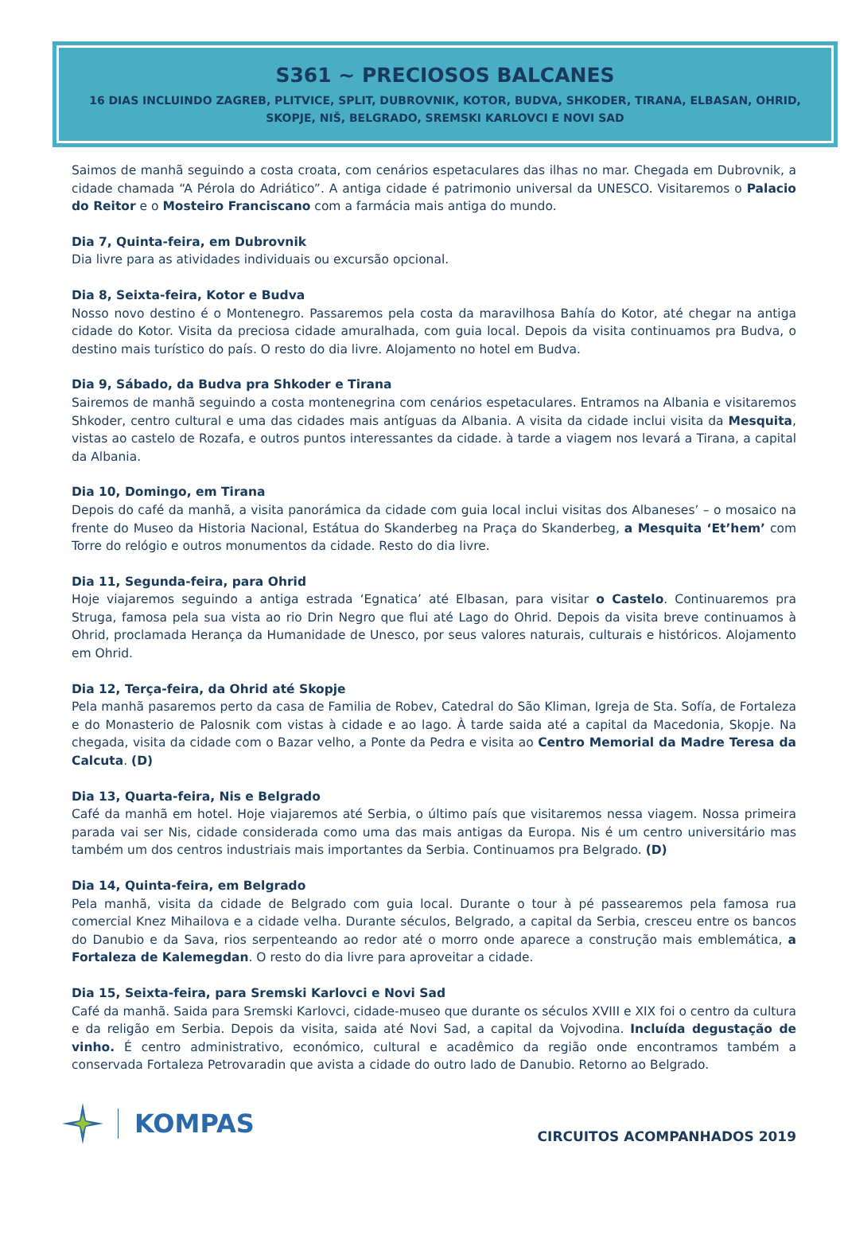S361 ~ PRECIOSOS BALCANES
16 DIAS INCLUINDO ZAGREB, PLITVICE, SPLIT, DUBROVNIK, KOTOR, BUDVA, SHKODER, TIRANA, ELBASAN, OHRID, SKOPJE, NIŠ, BELGRADO, SREMSKI KARLOVCI E NOVI SAD
Saimos de manhã seguindo a costa croata, com cenários espetaculares das ilhas no mar. Chegada em Dubrovnik, a cidade chamada “A Pérola do Adriático”. A antiga cidade é patrimonio universal da UNESCO. Visitaremos o Palacio do Reitor e o Mosteiro Franciscano com a farmácia mais antiga do mundo.
Dia 7, Quinta-feira, em Dubrovnik
Dia livre para as atividades individuais ou excursão opcional.
Dia 8, Seixta-feira, Kotor e Budva
Nosso novo destino é o Montenegro. Passaremos pela costa da maravilhosa Bahía do Kotor, até chegar na antiga cidade do Kotor. Visita da preciosa cidade amuralhada, com guia local. Depois da visita continuamos pra Budva, o destino mais turístico do país. O resto do dia livre. Alojamento no hotel em Budva.
Dia 9, Sábado, da Budva pra Shkoder e Tirana
Sairemos de manhã seguindo a costa montenegrina com cenários espetaculares. Entramos na Albania e visitaremos Shkoder, centro cultural e uma das cidades mais antíguas da Albania. A visita da cidade inclui visita da Mesquita, vistas ao castelo de Rozafa, e outros puntos interessantes da cidade. à tarde a viagem nos levará a Tirana, a capital da Albania.
Dia 10, Domingo, em Tirana
Depois do café da manhã, a visita panorámica da cidade com guia local inclui visitas dos Albaneses’ – o mosaico na frente do Museo da Historia Nacional, Estátua do Skanderbeg na Praça do Skanderbeg, a Mesquita ‘Et’hem’ com Torre do relógio e outros monumentos da cidade. Resto do dia livre.
Dia 11, Segunda-feira, para Ohrid
Hoje viajaremos seguindo a antiga estrada ‘Egnatica’ até Elbasan, para visitar o Castelo. Continuaremos pra Struga, famosa pela sua vista ao rio Drin Negro que flui até Lago do Ohrid. Depois da visita breve continuamos à Ohrid, proclamada Herança da Humanidade de Unesco, por seus valores naturais, culturais e históricos. Alojamento em Ohrid.
Dia 12, Terça-feira, da Ohrid até Skopje
Pela manhã pasaremos perto da casa de Familia de Robev, Catedral do São Kliman, Igreja de Sta. Sofía, de Fortaleza e do Monasterio de Palosnik com vistas à cidade e ao lago. À tarde saida até a capital da Macedonia, Skopje. Na chegada, visita da cidade com o Bazar velho, a Ponte da Pedra e visita ao Centro Memorial da Madre Teresa da Calcuta. (D)
Dia 13, Quarta-feira, Nis e Belgrado
Café da manhã em hotel. Hoje viajaremos até Serbia, o último país que visitaremos nessa viagem. Nossa primeira parada vai ser Nis, cidade considerada como uma das mais antigas da Europa. Nis é um centro universitário mas também um dos centros industriais mais importantes da Serbia. Continuamos pra Belgrado. (D)
Dia 14, Quinta-feira, em Belgrado
Pela manhã, visita da cidade de Belgrado com guia local. Durante o tour à pé passearemos pela famosa rua comercial Knez Mihailova e a cidade velha. Durante séculos, Belgrado, a capital da Serbia, cresceu entre os bancos do Danubio e da Sava, rios serpenteando ao redor até o morro onde aparece a construção mais emblemática, a Fortaleza de Kalemegdan. O resto do dia livre para aproveitar a cidade.
Dia 15, Seixta-feira, para Sremski Karlovci e Novi Sad
Café da manhã. Saida para Sremski Karlovci, cidade-museo que durante os séculos XVIII e XIX foi o centro da cultura e da religão em Serbia. Depois da visita, saida até Novi Sad, a capital da Vojvodina. Incluída degustação de vinho. É centro administrativo, económico, cultural e acadêmico da região onde encontramos também a conservada Fortaleza Petrovaradin que avista a cidade do outro lado de Danubio. Retorno ao Belgrado.
KOMPAS
CIRCUITOS ACOMPANHADOS 2019